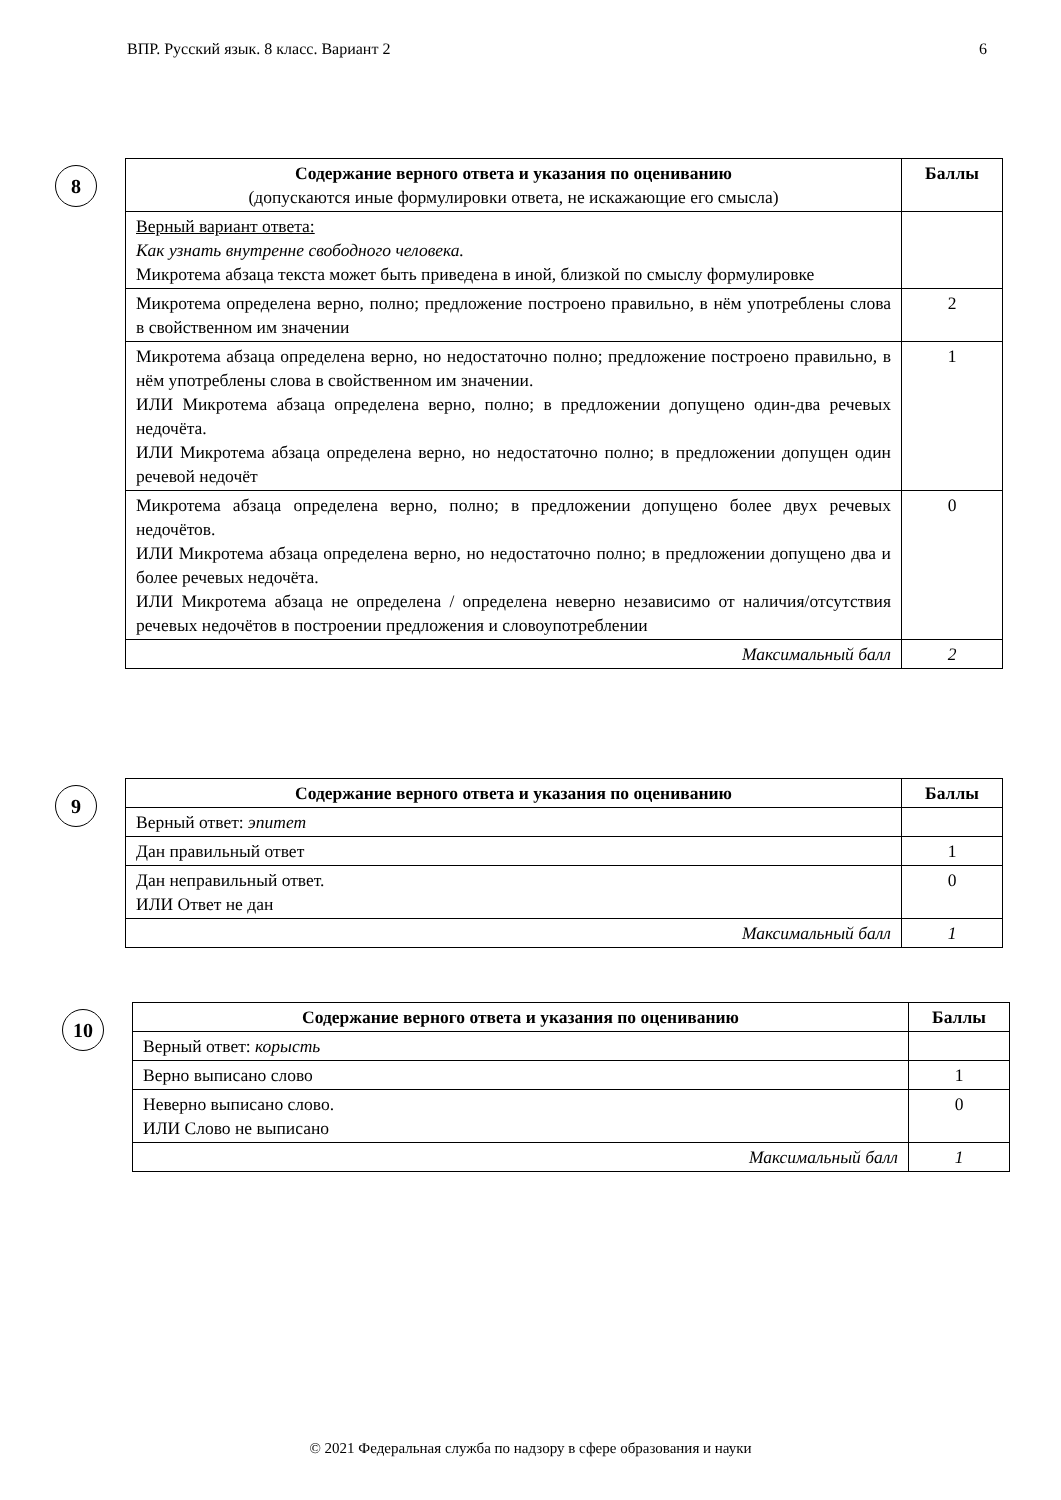ВПР. Русский язык. 8 класс. Вариант 2 6
8
| Содержание верного ответа и указания по оцениванию (допускаются иные формулировки ответа, не искажающие его смысла) | Баллы |
| --- | --- |
| Верный вариант ответа: Как узнать внутренне свободного человека. Микротема абзаца текста может быть приведена в иной, близкой по смыслу формулировке | |
| Микротема определена верно, полно; предложение построено правильно, в нём употреблены слова в свойственном им значении | 2 |
| Микротема абзаца определена верно, но недостаточно полно; предложение построено правильно, в нём употреблены слова в свойственном им значении. ИЛИ Микротема абзаца определена верно, полно; в предложении допущено один-два речевых недочёта. ИЛИ Микротема абзаца определена верно, но недостаточно полно; в предложении допущен один речевой недочёт | 1 |
| Микротема абзаца определена верно, полно; в предложении допущено более двух речевых недочётов. ИЛИ Микротема абзаца определена верно, но недостаточно полно; в предложении допущено два и более речевых недочёта. ИЛИ Микротема абзаца не определена / определена неверно независимо от наличия/отсутствия речевых недочётов в построении предложения и словоупотреблении | 0 |
| Максимальный балл | 2 |
9
| Содержание верного ответа и указания по оцениванию | Баллы |
| --- | --- |
| Верный ответ: эпитет | |
| Дан правильный ответ | 1 |
| Дан неправильный ответ. ИЛИ Ответ не дан | 0 |
| Максимальный балл | 1 |
10
| Содержание верного ответа и указания по оцениванию | Баллы |
| --- | --- |
| Верный ответ: корысть | |
| Верно выписано слово | 1 |
| Неверно выписано слово. ИЛИ Слово не выписано | 0 |
| Максимальный балл | 1 |
© 2021 Федеральная служба по надзору в сфере образования и науки